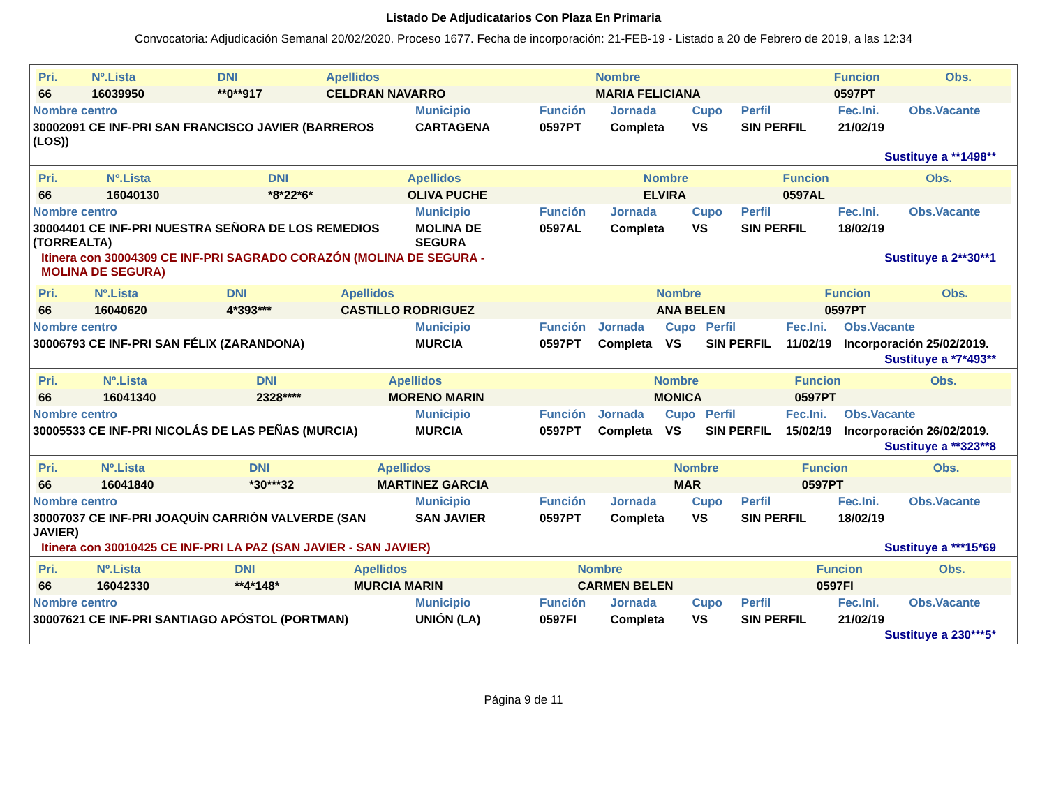Listado De Adjudicatarios Con Plaza En Primaria
Convocatoria: Adjudicación Semanal 20/02/2020. Proceso 1677. Fecha de incorporación: 21-FEB-19 - Listado a 20 de Febrero de 2019, a las 12:34
| Pri. | Nº.Lista | DNI | Apellidos | Nombre | Funcion | Obs. |
| 66 | 16039950 | **0**917 | CELDRAN NAVARRO | MARIA FELICIANA | 0597PT | |
| Nombre centro | Municipio | Función | Jornada | Cupo | Perfil | Fec.Ini. | Obs.Vacante |
| 30002091 CE INF-PRI SAN FRANCISCO JAVIER (BARREROS (LOS)) | CARTAGENA | 0597PT | Completa | VS | SIN PERFIL | 21/02/19 | |
Sustituye a **1498**
| Pri. | Nº.Lista | DNI | Apellidos | Nombre | Funcion | Obs. |
| 66 | 16040130 | *8*22*6* | OLIVA PUCHE | ELVIRA | 0597AL | |
| Nombre centro | Municipio | Función | Jornada | Cupo | Perfil | Fec.Ini. | Obs.Vacante |
| 30004401 CE INF-PRI NUESTRA SEÑORA DE LOS REMEDIOS (TORREALTA) | MOLINA DE SEGURA | 0597AL | Completa | VS | SIN PERFIL | 18/02/19 | |
Itinera con 30004309 CE INF-PRI SAGRADO CORAZÓN (MOLINA DE SEGURA - MOLINA DE SEGURA)
Sustituye a 2**30**1
| Pri. | Nº.Lista | DNI | Apellidos | Nombre | Funcion | Obs. |
| 66 | 16040620 | 4*393*** | CASTILLO RODRIGUEZ | ANA BELEN | 0597PT | |
| Nombre centro | Municipio | Función | Jornada | Cupo | Perfil | Fec.Ini. | Obs.Vacante |
| 30006793 CE INF-PRI SAN FÉLIX (ZARANDONA) | MURCIA | 0597PT | Completa | VS | SIN PERFIL | 11/02/19 | Incorporación 25/02/2019. |
Sustituye a *7*493**
| Pri. | Nº.Lista | DNI | Apellidos | Nombre | Funcion | Obs. |
| 66 | 16041340 | 2328**** | MORENO MARIN | MONICA | 0597PT | |
| Nombre centro | Municipio | Función | Jornada | Cupo | Perfil | Fec.Ini. | Obs.Vacante |
| 30005533 CE INF-PRI NICOLÁS DE LAS PEÑAS (MURCIA) | MURCIA | 0597PT | Completa | VS | SIN PERFIL | 15/02/19 | Incorporación 26/02/2019. |
Sustituye a **323**8
| Pri. | Nº.Lista | DNI | Apellidos | Nombre | Funcion | Obs. |
| 66 | 16041840 | *30***32 | MARTINEZ GARCIA | MAR | 0597PT | |
| Nombre centro | Municipio | Función | Jornada | Cupo | Perfil | Fec.Ini. | Obs.Vacante |
| 30007037 CE INF-PRI JOAQUÍN CARRIÓN VALVERDE (SAN JAVIER) | SAN JAVIER | 0597PT | Completa | VS | SIN PERFIL | 18/02/19 | |
Itinera con 30010425 CE INF-PRI LA PAZ (SAN JAVIER - SAN JAVIER) Sustituye a ***15*69
| Pri. | Nº.Lista | DNI | Apellidos | Nombre | Funcion | Obs. |
| 66 | 16042330 | **4*148* | MURCIA MARIN | CARMEN BELEN | 0597FI | |
| Nombre centro | Municipio | Función | Jornada | Cupo | Perfil | Fec.Ini. | Obs.Vacante |
| 30007621 CE INF-PRI SANTIAGO APÓSTOL (PORTMAN) | UNIÓN (LA) | 0597FI | Completa | VS | SIN PERFIL | 21/02/19 | |
Sustituye a 230***5*
Página 9 de 11